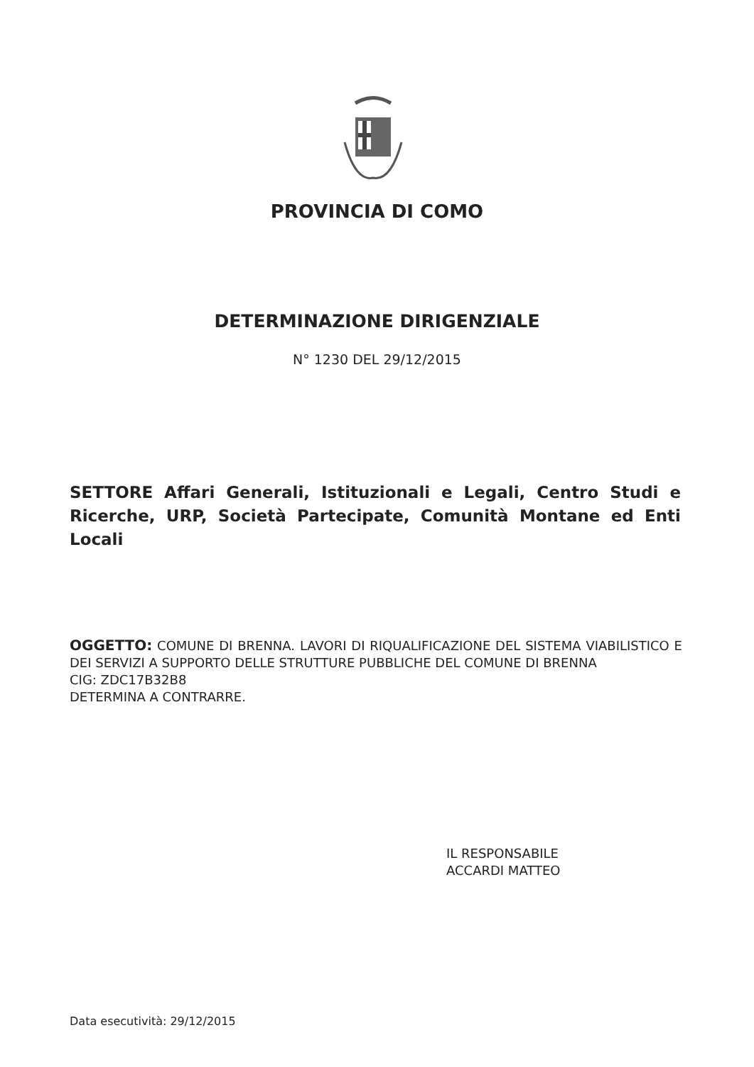PROVINCIA DI COMO
DETERMINAZIONE DIRIGENZIALE
N° 1230 DEL 29/12/2015
SETTORE Affari Generali, Istituzionali e Legali, Centro Studi e Ricerche, URP, Società Partecipate, Comunità Montane ed Enti Locali
OGGETTO: COMUNE DI BRENNA. LAVORI DI RIQUALIFICAZIONE DEL SISTEMA VIABILISTICO E DEI SERVIZI A SUPPORTO DELLE STRUTTURE PUBBLICHE DEL COMUNE DI BRENNA
CIG: ZDC17B32B8
DETERMINA A CONTRARRE.
IL RESPONSABILE
ACCARDI MATTEO
Data esecutività: 29/12/2015